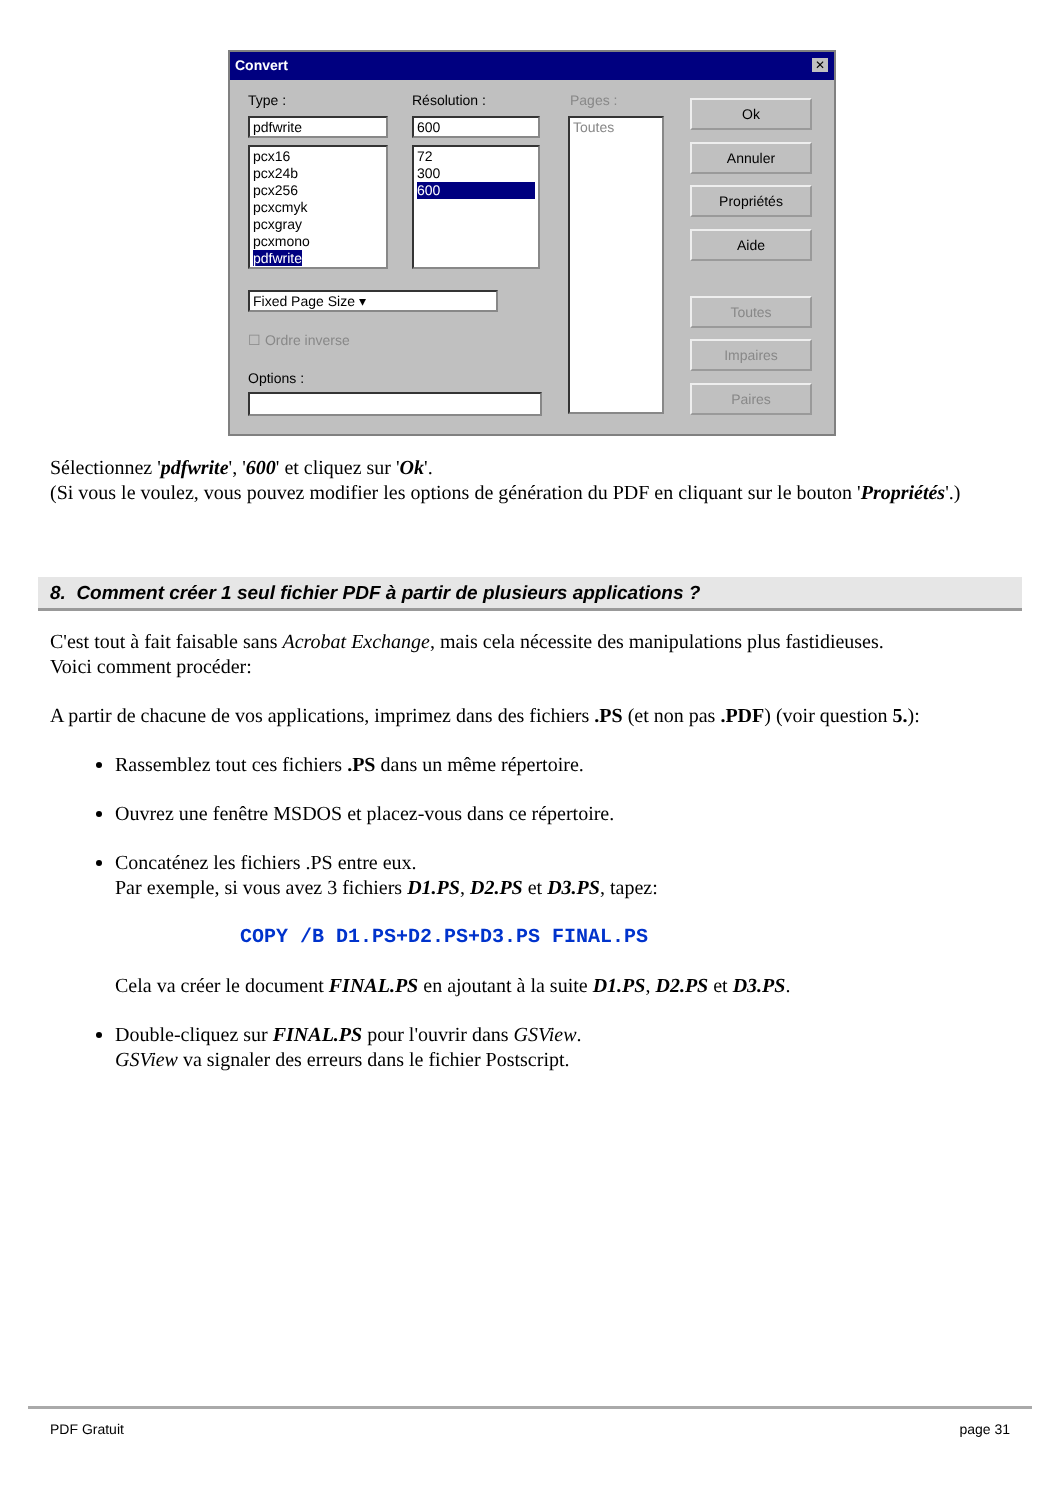Convert
✕
Type : Résolution : Pages :
pdfwrite 600
pcx16
pcx24b
pcx256
pcxcmyk
pcxgray
pcxmono
pdfwrite
72
300
600
Toutes
Fixed Page Size ▾
☐ Ordre inverse
Options :
Ok
Annuler
Propriétés
Aide
Toutes
Impaires
Paires
Sélectionnez 'pdfwrite', '600' et cliquez sur 'Ok'.
(Si vous le voulez, vous pouvez modifier les options de génération du PDF en cliquant sur le bouton 'Propriétés'.)
8. Comment créer 1 seul fichier PDF à partir de plusieurs applications ?
C'est tout à fait faisable sans Acrobat Exchange, mais cela nécessite des manipulations plus fastidieuses.
Voici comment procéder:
A partir de chacune de vos applications, imprimez dans des fichiers .PS (et non pas .PDF) (voir question 5.):
Rassemblez tout ces fichiers .PS dans un même répertoire.
Ouvrez une fenêtre MSDOS et placez-vous dans ce répertoire.
Concaténez les fichiers .PS entre eux.
Par exemple, si vous avez 3 fichiers D1.PS, D2.PS et D3.PS, tapez:
COPY /B D1.PS+D2.PS+D3.PS FINAL.PS
Cela va créer le document FINAL.PS en ajoutant à la suite D1.PS, D2.PS et D3.PS.
Double-cliquez sur FINAL.PS pour l'ouvrir dans GSView.
GSView va signaler des erreurs dans le fichier Postscript.
PDF Gratuit page 31